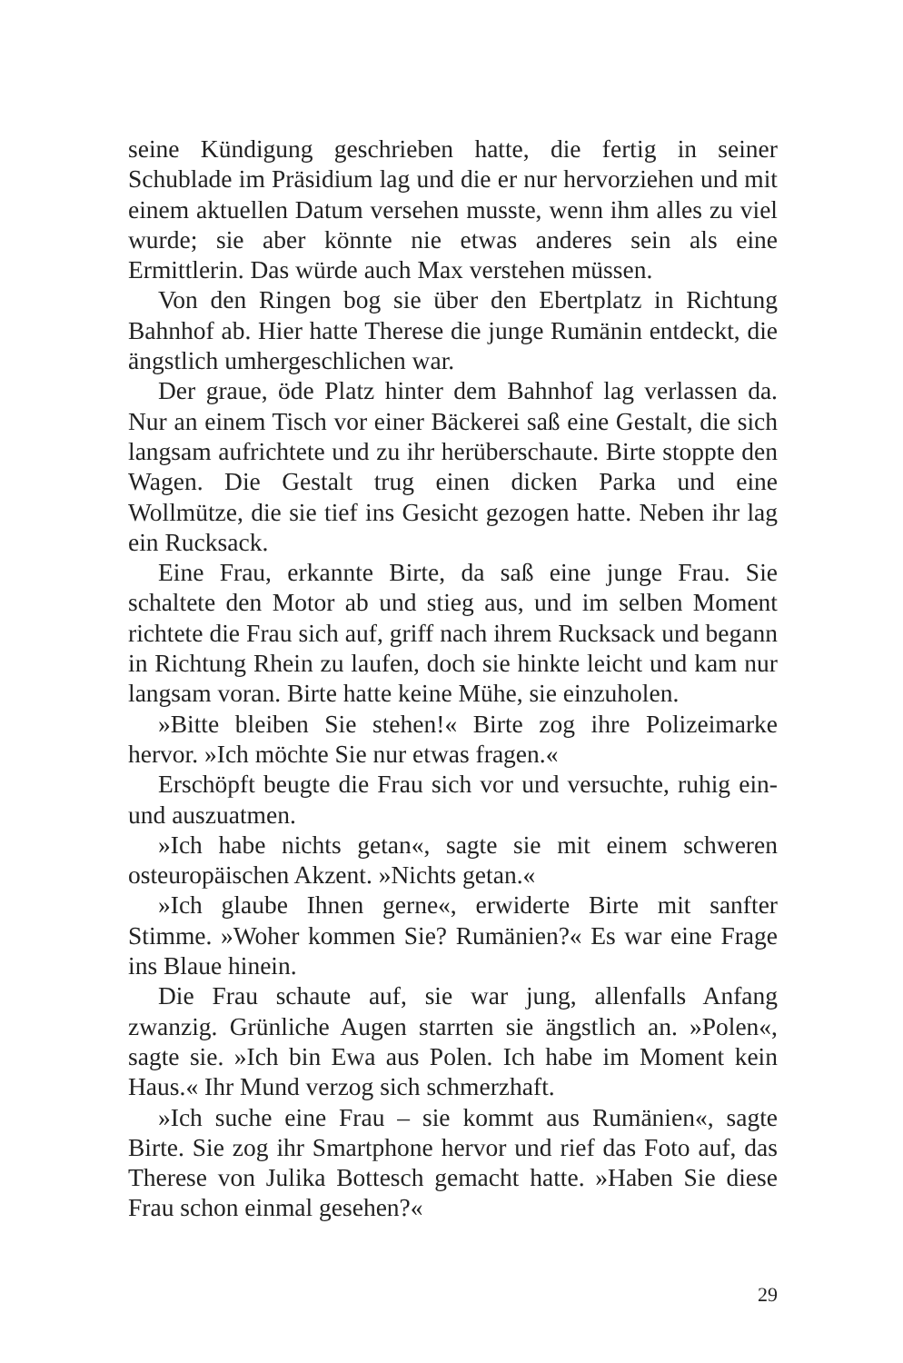seine Kündigung geschrieben hatte, die fertig in seiner Schublade im Präsidium lag und die er nur hervorziehen und mit einem aktuellen Datum versehen musste, wenn ihm alles zu viel wurde; sie aber könnte nie etwas anderes sein als eine Ermittlerin. Das würde auch Max verstehen müssen.
Von den Ringen bog sie über den Ebertplatz in Richtung Bahnhof ab. Hier hatte Therese die junge Rumänin entdeckt, die ängstlich umhergeschlichen war.
Der graue, öde Platz hinter dem Bahnhof lag verlassen da. Nur an einem Tisch vor einer Bäckerei saß eine Gestalt, die sich langsam aufrichtete und zu ihr herüberschaute. Birte stoppte den Wagen. Die Gestalt trug einen dicken Parka und eine Wollmütze, die sie tief ins Gesicht gezogen hatte. Neben ihr lag ein Rucksack.
Eine Frau, erkannte Birte, da saß eine junge Frau. Sie schaltete den Motor ab und stieg aus, und im selben Moment richtete die Frau sich auf, griff nach ihrem Rucksack und begann in Richtung Rhein zu laufen, doch sie hinkte leicht und kam nur langsam voran. Birte hatte keine Mühe, sie einzuholen.
»Bitte bleiben Sie stehen!« Birte zog ihre Polizeimarke hervor. »Ich möchte Sie nur etwas fragen.«
Erschöpft beugte die Frau sich vor und versuchte, ruhig ein- und auszuatmen.
»Ich habe nichts getan«, sagte sie mit einem schweren osteuropäischen Akzent. »Nichts getan.«
»Ich glaube Ihnen gerne«, erwiderte Birte mit sanfter Stimme. »Woher kommen Sie? Rumänien?« Es war eine Frage ins Blaue hinein.
Die Frau schaute auf, sie war jung, allenfalls Anfang zwanzig. Grünliche Augen starrten sie ängstlich an. »Polen«, sagte sie. »Ich bin Ewa aus Polen. Ich habe im Moment kein Haus.« Ihr Mund verzog sich schmerzhaft.
»Ich suche eine Frau – sie kommt aus Rumänien«, sagte Birte. Sie zog ihr Smartphone hervor und rief das Foto auf, das Therese von Julika Bottesch gemacht hatte. »Haben Sie diese Frau schon einmal gesehen?«
29